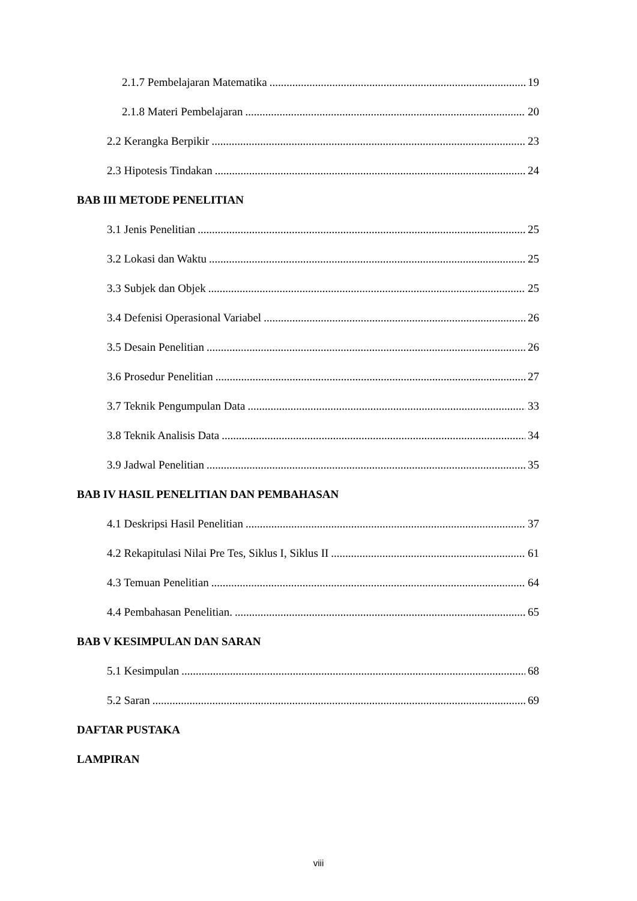2.1.7 Pembelajaran Matematika 19
2.1.8 Materi Pembelajaran 20
2.2 Kerangka Berpikir 23
2.3 Hipotesis Tindakan 24
BAB III METODE PENELITIAN
3.1 Jenis Penelitian 25
3.2 Lokasi dan Waktu 25
3.3 Subjek dan Objek 25
3.4 Defenisi Operasional Variabel 26
3.5 Desain Penelitian 26
3.6 Prosedur Penelitian 27
3.7 Teknik Pengumpulan Data 33
3.8 Teknik Analisis Data 34
3.9 Jadwal Penelitian 35
BAB IV HASIL PENELITIAN DAN PEMBAHASAN
4.1 Deskripsi Hasil Penelitian 37
4.2 Rekapitulasi Nilai Pre Tes, Siklus I, Siklus II 61
4.3 Temuan Penelitian 64
4.4 Pembahasan Penelitian. 65
BAB V KESIMPULAN DAN SARAN
5.1 Kesimpulan 68
5.2 Saran 69
DAFTAR PUSTAKA
LAMPIRAN
viii